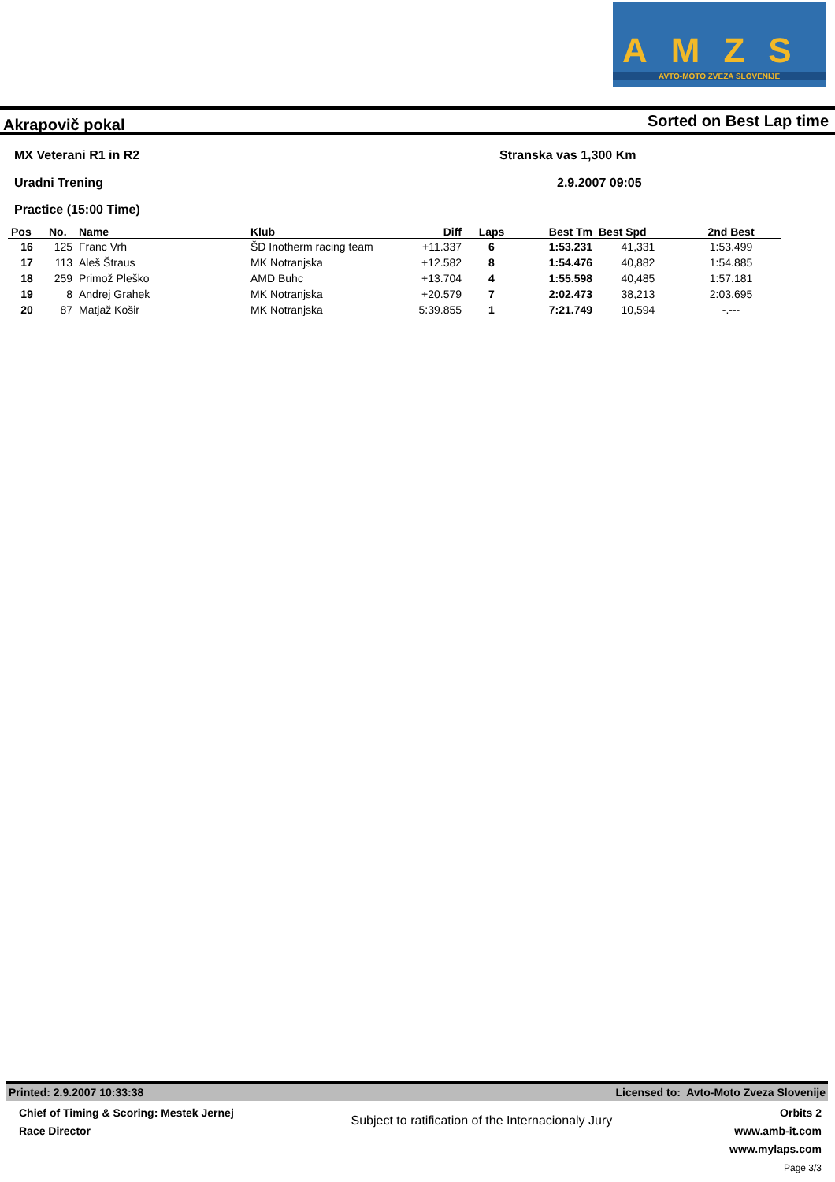AMZS
AVTO-MOTO ZVEZA SLOVENIJE
Akrapovič pokal Sorted on Best Lap time
MX Veterani R1 in R2
Uradni Trening
Practice (15:00 Time)
Stranska vas 1,300 Km
2.9.2007 09:05
| Pos | No. | Name | Klub | Diff | Laps | Best Tm | Best Spd | 2nd Best |
| --- | --- | --- | --- | --- | --- | --- | --- | --- |
| 16 | 125 | Franc Vrh | ŠD Inotherm racing team | +11.337 | 6 | 1:53.231 | 41,331 | 1:53.499 |
| 17 | 113 | Aleš Štraus | MK Notranjska | +12.582 | 8 | 1:54.476 | 40,882 | 1:54.885 |
| 18 | 259 | Primož Pleško | AMD Buhc | +13.704 | 4 | 1:55.598 | 40,485 | 1:57.181 |
| 19 | 8 | Andrej Grahek | MK Notranjska | +20.579 | 7 | 2:02.473 | 38,213 | 2:03.695 |
| 20 | 87 | Matjaž Košir | MK Notranjska | 5:39.855 | 1 | 7:21.749 | 10,594 | -.--- |
Printed: 2.9.2007 10:33:38 Licensed to: Avto-Moto Zveza Slovenije
Chief of Timing & Scoring: Mestek Jernej
Race Director
Subject to ratification of the Internacionaly Jury
Orbits 2
www.amb-it.com
www.mylaps.com
Page 3/3